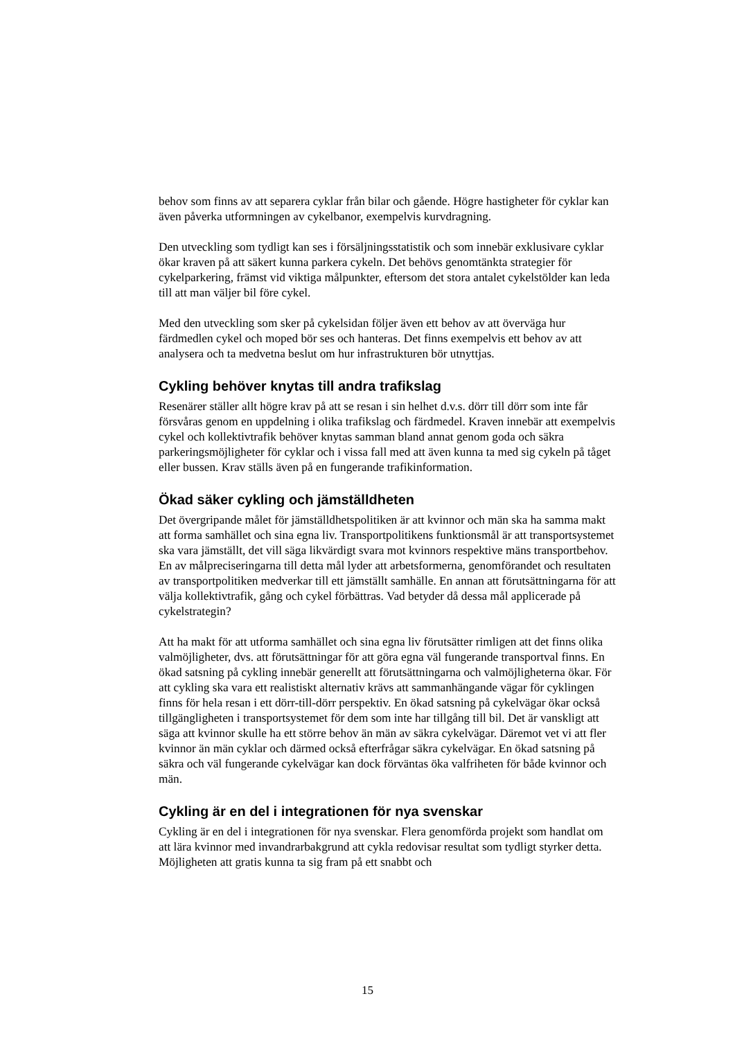behov som finns av att separera cyklar från bilar och gående. Högre hastigheter för cyklar kan även påverka utformningen av cykelbanor, exempelvis kurvdragning.
Den utveckling som tydligt kan ses i försäljningsstatistik och som innebär exklusivare cyklar ökar kraven på att säkert kunna parkera cykeln. Det behövs genomtänkta strategier för cykelparkering, främst vid viktiga målpunkter, eftersom det stora antalet cykelstölder kan leda till att man väljer bil före cykel.
Med den utveckling som sker på cykelsidan följer även ett behov av att överväga hur färdmedlen cykel och moped bör ses och hanteras. Det finns exempelvis ett behov av att analysera och ta medvetna beslut om hur infrastrukturen bör utnyttjas.
Cykling behöver knytas till andra trafikslag
Resenärer ställer allt högre krav på att se resan i sin helhet d.v.s. dörr till dörr som inte får försvåras genom en uppdelning i olika trafikslag och färdmedel. Kraven innebär att exempelvis cykel och kollektivtrafik behöver knytas samman bland annat genom goda och säkra parkeringsmöjligheter för cyklar och i vissa fall med att även kunna ta med sig cykeln på tåget eller bussen. Krav ställs även på en fungerande trafikinformation.
Ökad säker cykling och jämställdheten
Det övergripande målet för jämställdhetspolitiken är att kvinnor och män ska ha samma makt att forma samhället och sina egna liv. Transportpolitikens funktionsmål är att transportsystemet ska vara jämställt, det vill säga likvärdigt svara mot kvinnors respektive mäns transportbehov. En av målpreciseringarna till detta mål lyder att arbetsformerna, genomförandet och resultaten av transportpolitiken medverkar till ett jämställt samhälle. En annan att förutsättningarna för att välja kollektivtrafik, gång och cykel förbättras. Vad betyder då dessa mål applicerade på cykelstrategin?
Att ha makt för att utforma samhället och sina egna liv förutsätter rimligen att det finns olika valmöjligheter, dvs. att förutsättningar för att göra egna väl fungerande transportval finns. En ökad satsning på cykling innebär generellt att förutsättningarna och valmöjligheterna ökar. För att cykling ska vara ett realistiskt alternativ krävs att sammanhängande vägar för cyklingen finns för hela resan i ett dörr-till-dörr perspektiv. En ökad satsning på cykelvägar ökar också tillgängligheten i transportsystemet för dem som inte har tillgång till bil. Det är vanskligt att säga att kvinnor skulle ha ett större behov än män av säkra cykelvägar. Däremot vet vi att fler kvinnor än män cyklar och därmed också efterfrågar säkra cykelvägar. En ökad satsning på säkra och väl fungerande cykelvägar kan dock förväntas öka valfriheten för både kvinnor och män.
Cykling är en del i integrationen för nya svenskar
Cykling är en del i integrationen för nya svenskar. Flera genomförda projekt som handlat om att lära kvinnor med invandrarbakgrund att cykla redovisar resultat som tydligt styrker detta. Möjligheten att gratis kunna ta sig fram på ett snabbt och
15